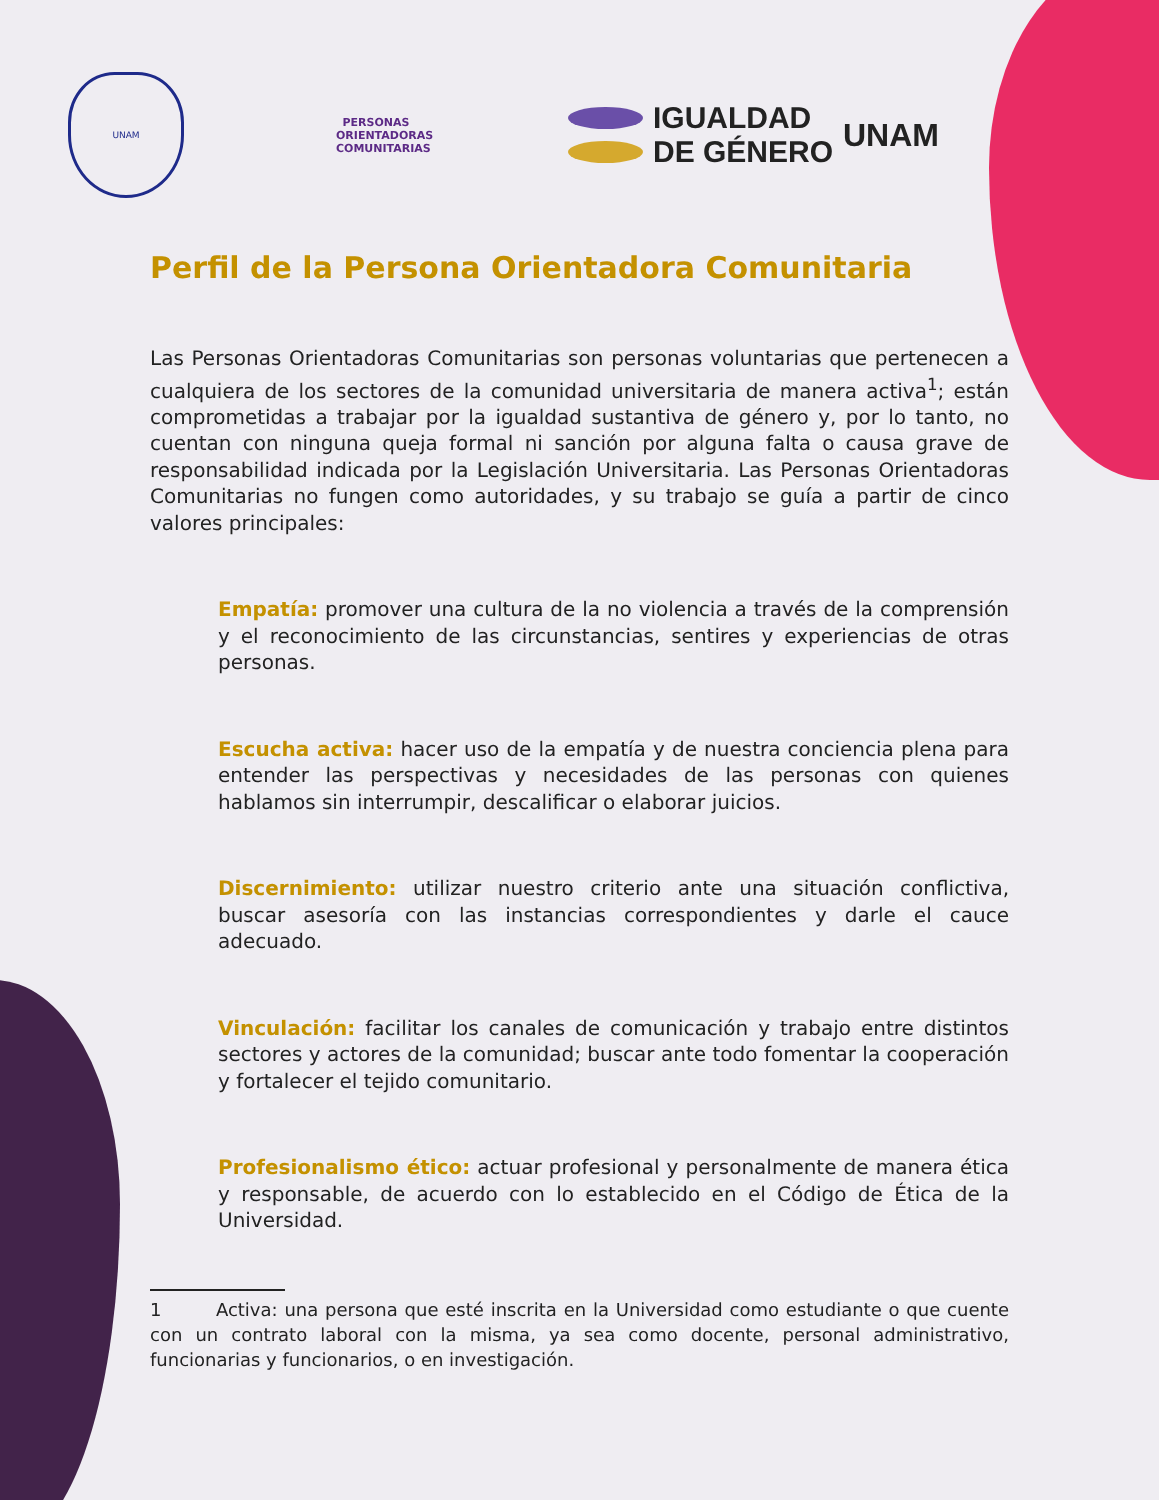UNAM
PERSONAS
ORIENTADORAS
COMUNITARIAS
IGUALDAD
DE GÉNERO
UNAM
Perfil de la Persona Orientadora Comunitaria
Las Personas Orientadoras Comunitarias son personas voluntarias que pertenecen a cualquiera de los sectores de la comunidad universitaria de manera activa<sup>1</sup>; están comprometidas a trabajar por la igualdad sustantiva de género y, por lo tanto, no cuentan con ninguna queja formal ni sanción por alguna falta o causa grave de responsabilidad indicada por la Legislación Universitaria. Las Personas Orientadoras Comunitarias no fungen como autoridades, y su trabajo se guía a partir de cinco valores principales:
Empatía: promover una cultura de la no violencia a través de la comprensión y el reconocimiento de las circunstancias, sentires y experiencias de otras personas.
Escucha activa: hacer uso de la empatía y de nuestra conciencia plena para entender las perspectivas y necesidades de las personas con quienes hablamos sin interrumpir, descalificar o elaborar juicios.
Discernimiento: utilizar nuestro criterio ante una situación conflictiva, buscar asesoría con las instancias correspondientes y darle el cauce adecuado.
Vinculación: facilitar los canales de comunicación y trabajo entre distintos sectores y actores de la comunidad; buscar ante todo fomentar la cooperación y fortalecer el tejido comunitario.
Profesionalismo ético: actuar profesional y personalmente de manera ética y responsable, de acuerdo con lo establecido en el Código de Ética de la Universidad.
1 Activa: una persona que esté inscrita en la Universidad como estudiante o que cuente con un contrato laboral con la misma, ya sea como docente, personal administrativo, funcionarias y funcionarios, o en investigación.